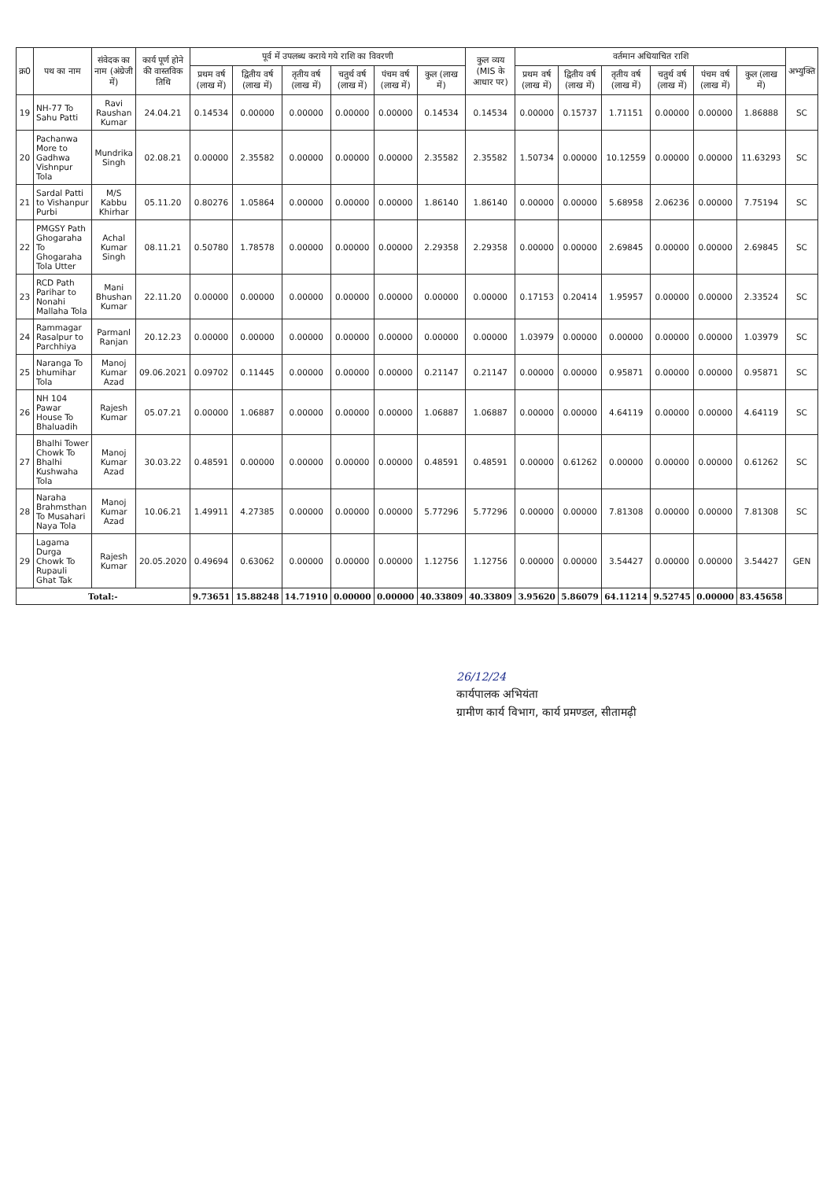| क्र0 | पथ का नाम | संवेदक का नाम (अंग्रेजी में) | कार्य पूर्ण होने की वास्तविक तिथि | पूर्व में उपलब्ध कराये गये राशि का विवरणी | | | | | | कुल व्यय (MIS के आधार पर) | वर्तमान अधियाचित राशि | | | | | | अभ्युक्ति |
| --- | --- | --- | --- | --- | --- | --- | --- | --- | --- | --- | --- | --- | --- | --- | --- | --- | --- |
| | | | | प्रथम वर्ष (लाख में) | द्वितीय वर्ष (लाख में) | तृतीय वर्ष (लाख में) | चतुर्थ वर्ष (लाख में) | पंचम वर्ष (लाख में) | कुल (लाख में) | | प्रथम वर्ष (लाख में) | द्वितीय वर्ष (लाख में) | तृतीय वर्ष (लाख में) | चतुर्थ वर्ष (लाख में) | पंचम वर्ष (लाख में) | कुल (लाख में) | |
| 19 | NH-77 To Sahu Patti | Ravi Raushan Kumar | 24.04.21 | 0.14534 | 0.00000 | 0.00000 | 0.00000 | 0.00000 | 0.14534 | 0.14534 | 0.00000 | 0.15737 | 1.71151 | 0.00000 | 0.00000 | 1.86888 | SC |
| 20 | Pachanwa More to Gadhwa Vishnpur Tola | Mundrika Singh | 02.08.21 | 0.00000 | 2.35582 | 0.00000 | 0.00000 | 0.00000 | 2.35582 | 2.35582 | 1.50734 | 0.00000 | 10.12559 | 0.00000 | 0.00000 | 11.63293 | SC |
| 21 | Sardal Patti to Vishanpur Purbi | M/S Kabbu Khirhar | 05.11.20 | 0.80276 | 1.05864 | 0.00000 | 0.00000 | 0.00000 | 1.86140 | 1.86140 | 0.00000 | 0.00000 | 5.68958 | 2.06236 | 0.00000 | 7.75194 | SC |
| 22 | PMGSY Path Ghogaraha To Ghogaraha Tola Utter | Achal Kumar Singh | 08.11.21 | 0.50780 | 1.78578 | 0.00000 | 0.00000 | 0.00000 | 2.29358 | 2.29358 | 0.00000 | 0.00000 | 2.69845 | 0.00000 | 0.00000 | 2.69845 | SC |
| 23 | RCD Path Parihar to Nonahi Mallaha Tola | Mani Bhushan Kumar | 22.11.20 | 0.00000 | 0.00000 | 0.00000 | 0.00000 | 0.00000 | 0.00000 | 0.00000 | 0.17153 | 0.20414 | 1.95957 | 0.00000 | 0.00000 | 2.33524 | SC |
| 24 | Rammagar Rasalpur to Parchhiya | Parmanl Ranjan | 20.12.23 | 0.00000 | 0.00000 | 0.00000 | 0.00000 | 0.00000 | 0.00000 | 0.00000 | 1.03979 | 0.00000 | 0.00000 | 0.00000 | 0.00000 | 1.03979 | SC |
| 25 | Naranga To bhumihar Tola | Manoj Kumar Azad | 09.06.2021 | 0.09702 | 0.11445 | 0.00000 | 0.00000 | 0.00000 | 0.21147 | 0.21147 | 0.00000 | 0.00000 | 0.95871 | 0.00000 | 0.00000 | 0.95871 | SC |
| 26 | NH 104 Pawar House To Bhaluadih | Rajesh Kumar | 05.07.21 | 0.00000 | 1.06887 | 0.00000 | 0.00000 | 0.00000 | 1.06887 | 1.06887 | 0.00000 | 0.00000 | 4.64119 | 0.00000 | 0.00000 | 4.64119 | SC |
| 27 | Bhalhi Tower Chowk To Bhalhi Kushwaha Tola | Manoj Kumar Azad | 30.03.22 | 0.48591 | 0.00000 | 0.00000 | 0.00000 | 0.00000 | 0.48591 | 0.48591 | 0.00000 | 0.61262 | 0.00000 | 0.00000 | 0.00000 | 0.61262 | SC |
| 28 | Naraha Brahmsthan To Musahari Naya Tola | Manoj Kumar Azad | 10.06.21 | 1.49911 | 4.27385 | 0.00000 | 0.00000 | 0.00000 | 5.77296 | 5.77296 | 0.00000 | 0.00000 | 7.81308 | 0.00000 | 0.00000 | 7.81308 | SC |
| 29 | Lagama Durga Chowk To Rupauli Ghat Tak | Rajesh Kumar | 20.05.2020 | 0.49694 | 0.63062 | 0.00000 | 0.00000 | 0.00000 | 1.12756 | 1.12756 | 0.00000 | 0.00000 | 3.54427 | 0.00000 | 0.00000 | 3.54427 | GEN |
| Total:- | | | | 9.73651 | 15.88248 | 14.71910 | 0.00000 | 0.00000 | 40.33809 | 40.33809 | 3.95620 | 5.86079 | 64.11214 | 9.52745 | 0.00000 | 83.45658 | |
26/12/24
कार्यपालक अभियंता
ग्रामीण कार्य विभाग, कार्य प्रमण्डल, सीतामढ़ी